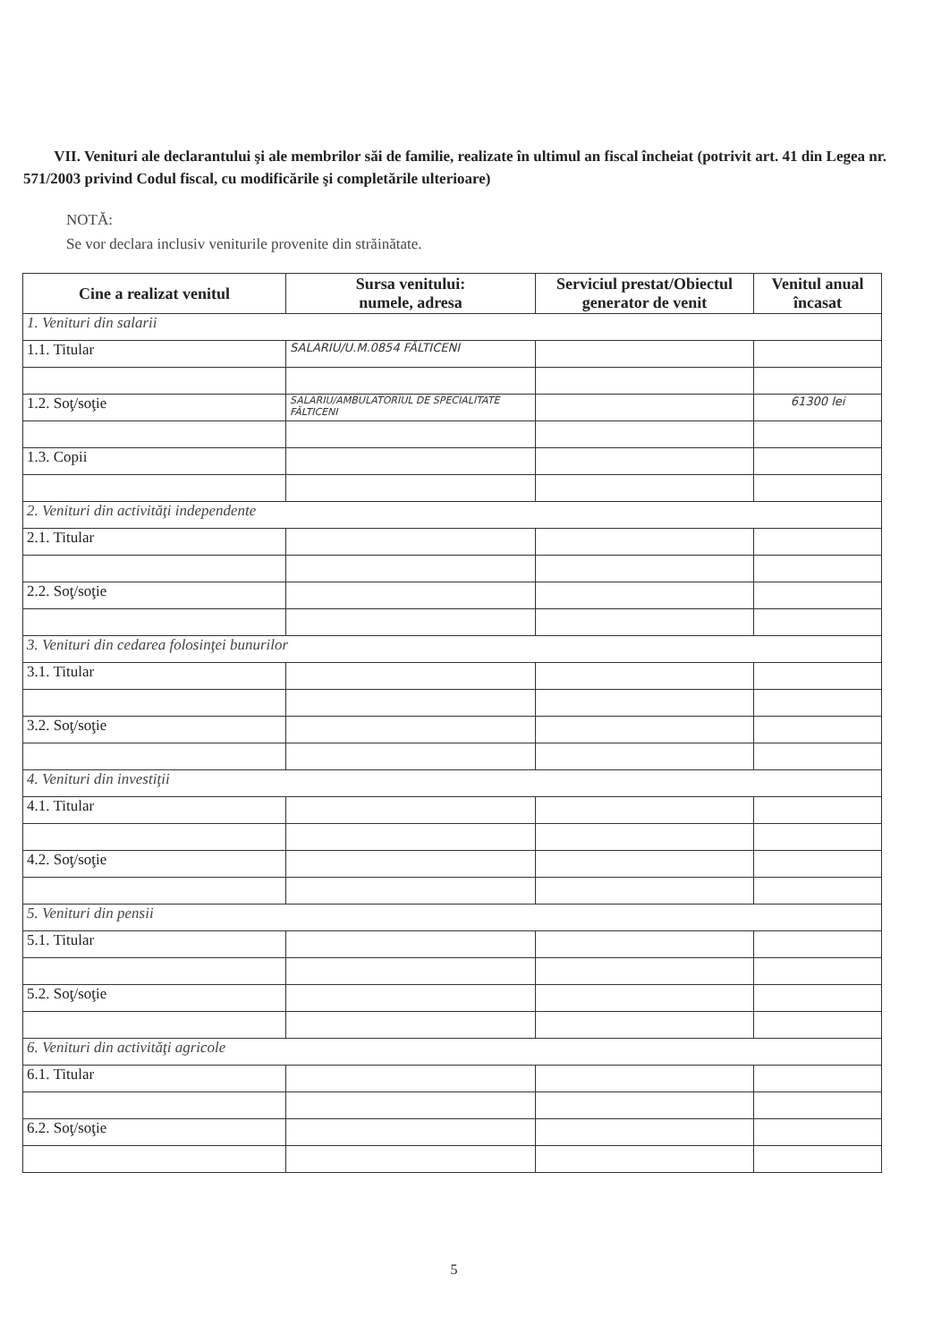VII. Venituri ale declarantului şi ale membrilor săi de familie, realizate în ultimul an fiscal încheiat (potrivit art. 41 din Legea nr. 571/2003 privind Codul fiscal, cu modificările şi completările ulterioare)
NOTĂ:
Se vor declara inclusiv veniturile provenite din străinătate.
| Cine a realizat venitul | Sursa venitului: numele, adresa | Serviciul prestat/Obiectul generator de venit | Venitul anual încasat |
| --- | --- | --- | --- |
| 1. Venituri din salarii | | | |
| 1.1. Titular | SALARIU/U.M.0854 FĂLTICENI | | |
| 1.2. Soţ/soţie | SALARIU/AMBULATORIUL DE SPECIALITATE FĂLTICENI | | 61300 lei |
| 1.3. Copii | | | |
| 2. Venituri din activităţi independente | | | |
| 2.1. Titular | | | |
| 2.2. Soţ/soţie | | | |
| 3. Venituri din cedarea folosinţei bunurilor | | | |
| 3.1. Titular | | | |
| 3.2. Soţ/soţie | | | |
| 4. Venituri din investiţii | | | |
| 4.1. Titular | | | |
| 4.2. Soţ/soţie | | | |
| 5. Venituri din pensii | | | |
| 5.1. Titular | | | |
| 5.2. Soţ/soţie | | | |
| 6. Venituri din activităţi agricole | | | |
| 6.1. Titular | | | |
| 6.2. Soţ/soţie | | | |
5